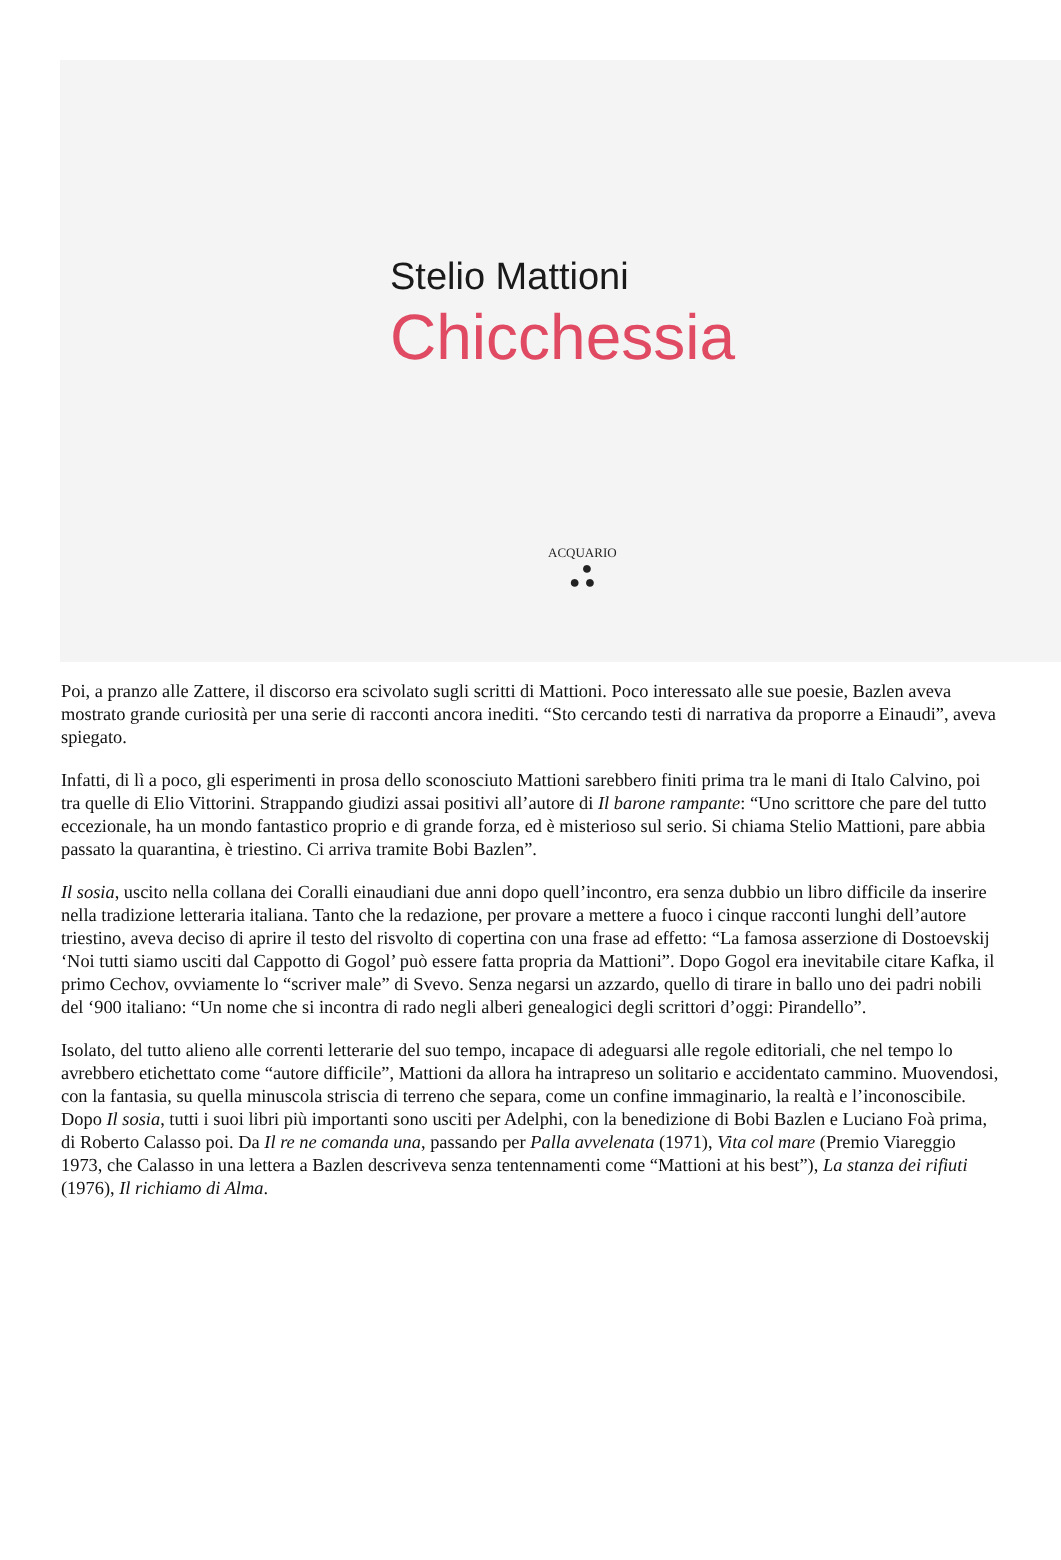Stelio Mattioni
Chicchessia
ACQUARIO
●
● ●
Poi, a pranzo alle Zattere, il discorso era scivolato sugli scritti di Mattioni. Poco interessato alle sue poesie, Bazlen aveva mostrato grande curiosità per una serie di racconti ancora inediti. “Sto cercando testi di narrativa da proporre a Einaudi”, aveva spiegato.
Infatti, di lì a poco, gli esperimenti in prosa dello sconosciuto Mattioni sarebbero finiti prima tra le mani di Italo Calvino, poi tra quelle di Elio Vittorini. Strappando giudizi assai positivi all’autore di Il barone rampante: “Uno scrittore che pare del tutto eccezionale, ha un mondo fantastico proprio e di grande forza, ed è misterioso sul serio. Si chiama Stelio Mattioni, pare abbia passato la quarantina, è triestino. Ci arriva tramite Bobi Bazlen”.
Il sosia, uscito nella collana dei Coralli einaudiani due anni dopo quell’incontro, era senza dubbio un libro difficile da inserire nella tradizione letteraria italiana. Tanto che la redazione, per provare a mettere a fuoco i cinque racconti lunghi dell’autore triestino, aveva deciso di aprire il testo del risvolto di copertina con una frase ad effetto: “La famosa asserzione di Dostoevskij ‘Noi tutti siamo usciti dal Cappotto di Gogol’ può essere fatta propria da Mattioni”. Dopo Gogol era inevitabile citare Kafka, il primo Cechov, ovviamente lo “scriver male” di Svevo. Senza negarsi un azzardo, quello di tirare in ballo uno dei padri nobili del ‘900 italiano: “Un nome che si incontra di rado negli alberi genealogici degli scrittori d’oggi: Pirandello”.
Isolato, del tutto alieno alle correnti letterarie del suo tempo, incapace di adeguarsi alle regole editoriali, che nel tempo lo avrebbero etichettato come “autore difficile”, Mattioni da allora ha intrapreso un solitario e accidentato cammino. Muovendosi, con la fantasia, su quella minuscola striscia di terreno che separa, come un confine immaginario, la realtà e l’inconoscibile. Dopo Il sosia, tutti i suoi libri più importanti sono usciti per Adelphi, con la benedizione di Bobi Bazlen e Luciano Foà prima, di Roberto Calasso poi. Da Il re ne comanda una, passando per Palla avvelenata (1971), Vita col mare (Premio Viareggio 1973, che Calasso in una lettera a Bazlen descriveva senza tentennamenti come “Mattioni at his best”), La stanza dei rifiuti (1976), Il richiamo di Alma.